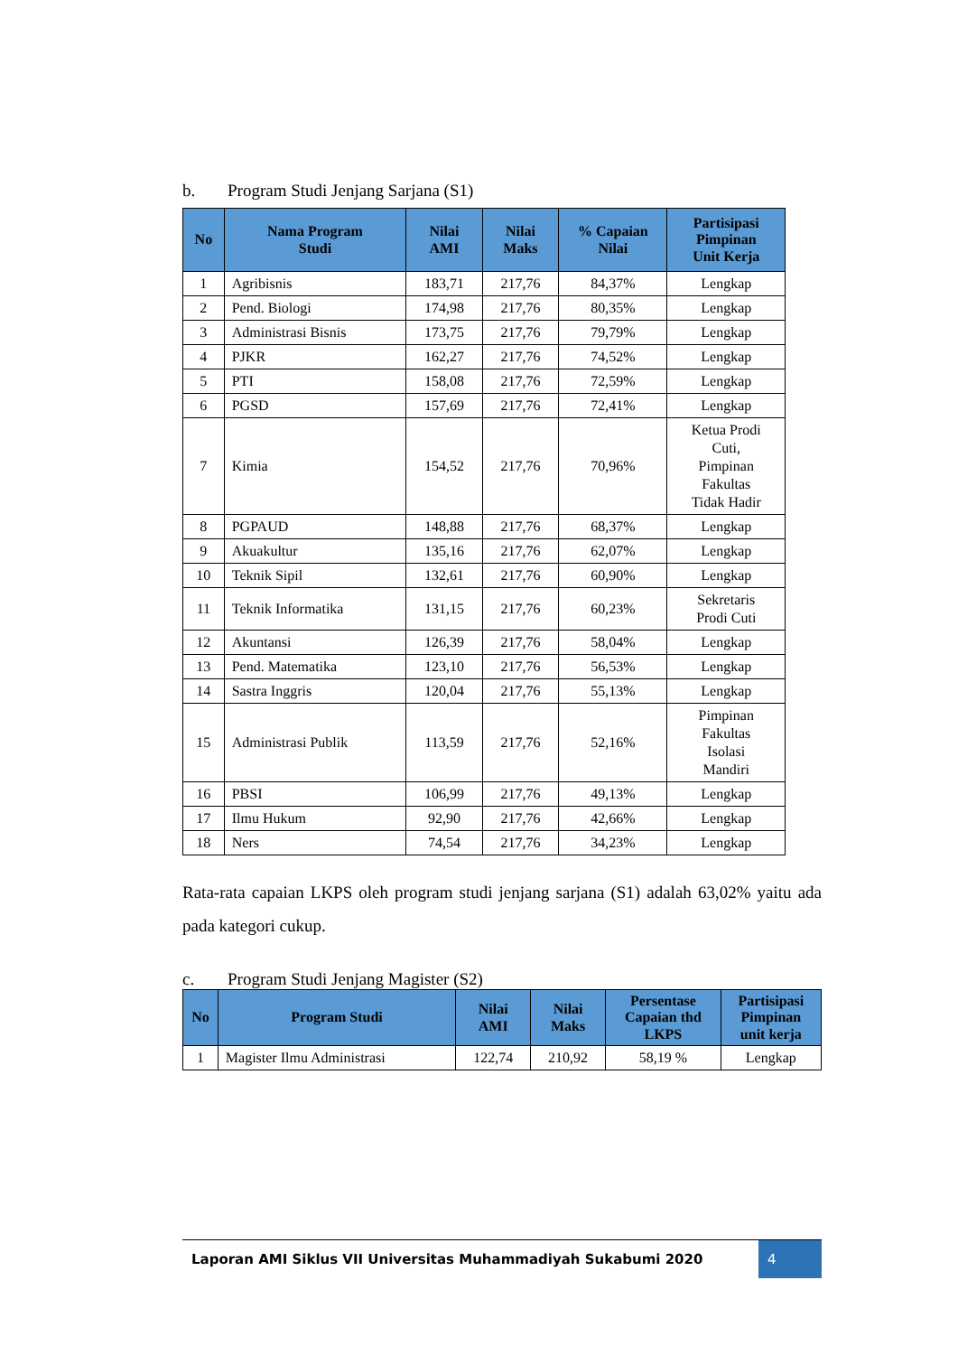b. Program Studi Jenjang Sarjana (S1)
| No | Nama Program Studi | Nilai AMI | Nilai Maks | % Capaian Nilai | Partisipasi Pimpinan Unit Kerja |
| --- | --- | --- | --- | --- | --- |
| 1 | Agribisnis | 183,71 | 217,76 | 84,37% | Lengkap |
| 2 | Pend. Biologi | 174,98 | 217,76 | 80,35% | Lengkap |
| 3 | Administrasi Bisnis | 173,75 | 217,76 | 79,79% | Lengkap |
| 4 | PJKR | 162,27 | 217,76 | 74,52% | Lengkap |
| 5 | PTI | 158,08 | 217,76 | 72,59% | Lengkap |
| 6 | PGSD | 157,69 | 217,76 | 72,41% | Lengkap |
| 7 | Kimia | 154,52 | 217,76 | 70,96% | Ketua Prodi Cuti, Pimpinan Fakultas Tidak Hadir |
| 8 | PGPAUD | 148,88 | 217,76 | 68,37% | Lengkap |
| 9 | Akuakultur | 135,16 | 217,76 | 62,07% | Lengkap |
| 10 | Teknik Sipil | 132,61 | 217,76 | 60,90% | Lengkap |
| 11 | Teknik Informatika | 131,15 | 217,76 | 60,23% | Sekretaris Prodi Cuti |
| 12 | Akuntansi | 126,39 | 217,76 | 58,04% | Lengkap |
| 13 | Pend. Matematika | 123,10 | 217,76 | 56,53% | Lengkap |
| 14 | Sastra Inggris | 120,04 | 217,76 | 55,13% | Lengkap |
| 15 | Administrasi Publik | 113,59 | 217,76 | 52,16% | Pimpinan Fakultas Isolasi Mandiri |
| 16 | PBSI | 106,99 | 217,76 | 49,13% | Lengkap |
| 17 | Ilmu Hukum | 92,90 | 217,76 | 42,66% | Lengkap |
| 18 | Ners | 74,54 | 217,76 | 34,23% | Lengkap |
Rata-rata capaian LKPS oleh program studi jenjang sarjana (S1) adalah 63,02% yaitu ada pada kategori cukup.
c. Program Studi Jenjang Magister (S2)
| No | Program Studi | Nilai AMI | Nilai Maks | Persentase Capaian thd LKPS | Partisipasi Pimpinan unit kerja |
| --- | --- | --- | --- | --- | --- |
| 1 | Magister Ilmu Administrasi | 122,74 | 210,92 | 58,19 % | Lengkap |
Laporan AMI Siklus VII Universitas Muhammadiyah Sukabumi 2020
4